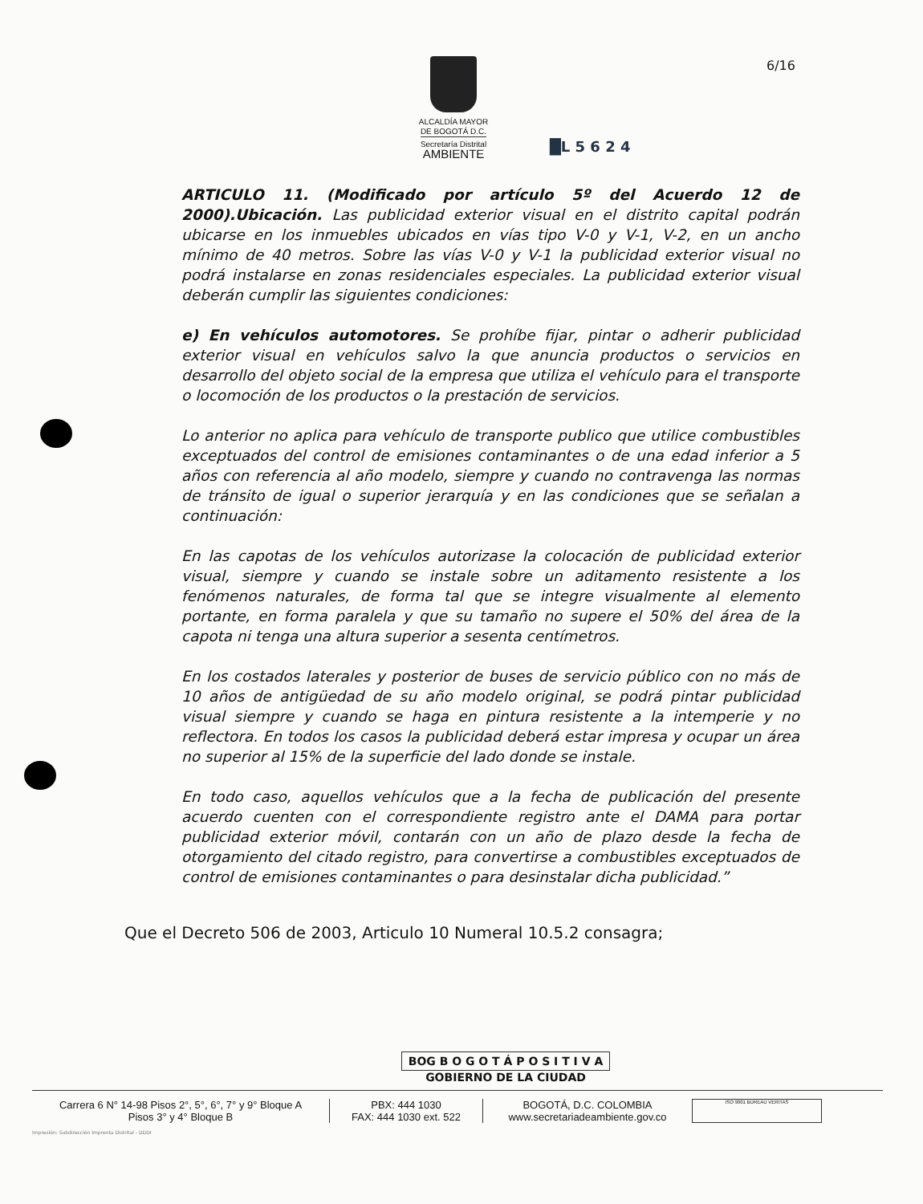ALCALDÍA MAYOR
DE BOGOTÁ D.C.
Secretaría Distrital
AMBIENTE
6/16
█L 5 6 2 4
ARTICULO 11. (Modificado por artículo 5º del Acuerdo 12 de 2000).Ubicación. Las publicidad exterior visual en el distrito capital podrán ubicarse en los inmuebles ubicados en vías tipo V-0 y V-1, V-2, en un ancho mínimo de 40 metros. Sobre las vías V-0 y V-1 la publicidad exterior visual no podrá instalarse en zonas residenciales especiales. La publicidad exterior visual deberán cumplir las siguientes condiciones:
e) En vehículos automotores. Se prohíbe fijar, pintar o adherir publicidad exterior visual en vehículos salvo la que anuncia productos o servicios en desarrollo del objeto social de la empresa que utiliza el vehículo para el transporte o locomoción de los productos o la prestación de servicios.
Lo anterior no aplica para vehículo de transporte publico que utilice combustibles exceptuados del control de emisiones contaminantes o de una edad inferior a 5 años con referencia al año modelo, siempre y cuando no contravenga las normas de tránsito de igual o superior jerarquía y en las condiciones que se señalan a continuación:
En las capotas de los vehículos autorizase la colocación de publicidad exterior visual, siempre y cuando se instale sobre un aditamento resistente a los fenómenos naturales, de forma tal que se integre visualmente al elemento portante, en forma paralela y que su tamaño no supere el 50% del área de la capota ni tenga una altura superior a sesenta centímetros.
En los costados laterales y posterior de buses de servicio público con no más de 10 años de antigüedad de su año modelo original, se podrá pintar publicidad visual siempre y cuando se haga en pintura resistente a la intemperie y no reflectora. En todos los casos la publicidad deberá estar impresa y ocupar un área no superior al 15% de la superficie del lado donde se instale.
En todo caso, aquellos vehículos que a la fecha de publicación del presente acuerdo cuenten con el correspondiente registro ante el DAMA para portar publicidad exterior móvil, contarán con un año de plazo desde la fecha de otorgamiento del citado registro, para convertirse a combustibles exceptuados de control de emisiones contaminantes o para desinstalar dicha publicidad.”
Que el Decreto 506 de 2003, Articulo 10 Numeral 10.5.2 consagra;
BOG B O G O T Á P O S I T I V A
GOBIERNO DE LA CIUDAD
Carrera 6 N° 14-98 Pisos 2°, 5°, 6°, 7° y 9° Bloque A
Pisos 3° y 4° Bloque B
PBX: 444 1030
FAX: 444 1030 ext. 522
BOGOTÁ, D.C. COLOMBIA
www.secretariadeambiente.gov.co
ISO 9001 BUREAU VERITAS
Impresión: Subdirección Imprenta Distrital - DDDI